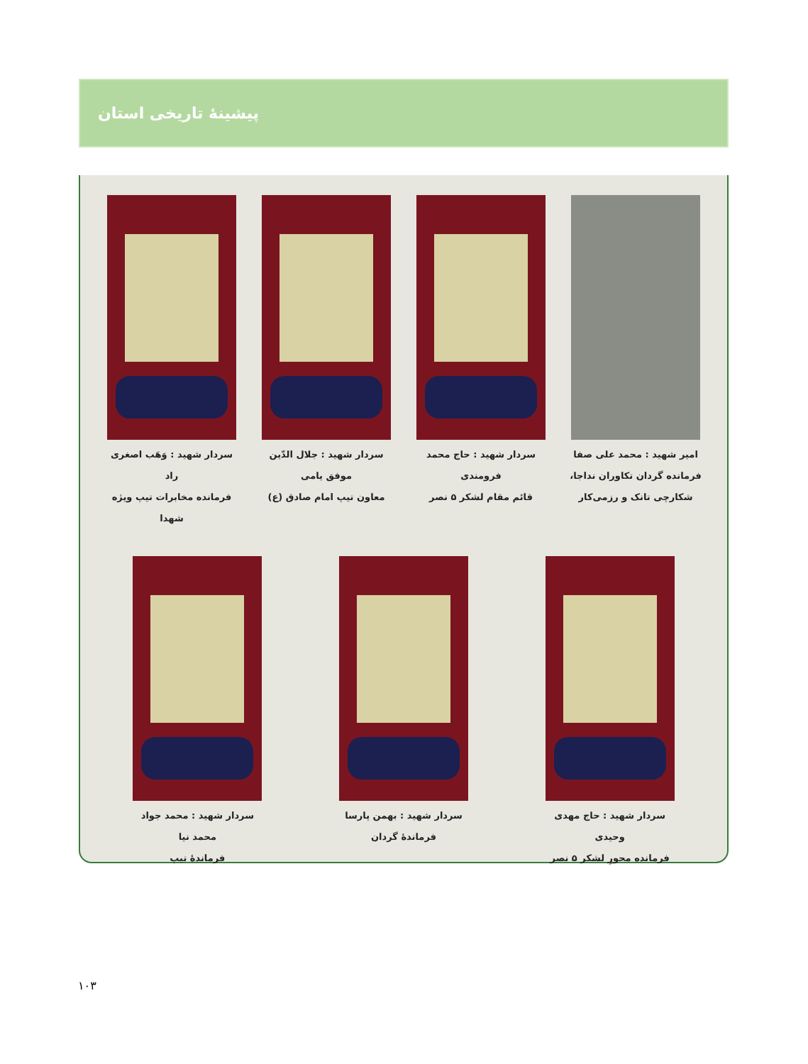پیشینهٔ تاریخی استان
امیر شهید : محمد علی صفا
فرمانده گردان تکاوران نداجا،
شکارچی تانک و رزمی‌کار
سردار شهید : حاج محمد فرومندی
قائم مقام لشکر ۵ نصر
سردار شهید : جلال الدّین موفق یامی
معاون تیپ امام صادق (ع)
سردار شهید : وَهَب اصغری راد
فرمانده مخابرات تیپ ویژه شهدا
سردار شهید : حاج مهدی وحیدی
فرمانده محورِ لشکر ۵ نصر
سردار شهید : بهمن پارسا
فرماندهٔ گردان
سردار شهید : محمد جواد محمد نیا
فرماندهٔ تیپ
۱۰۳